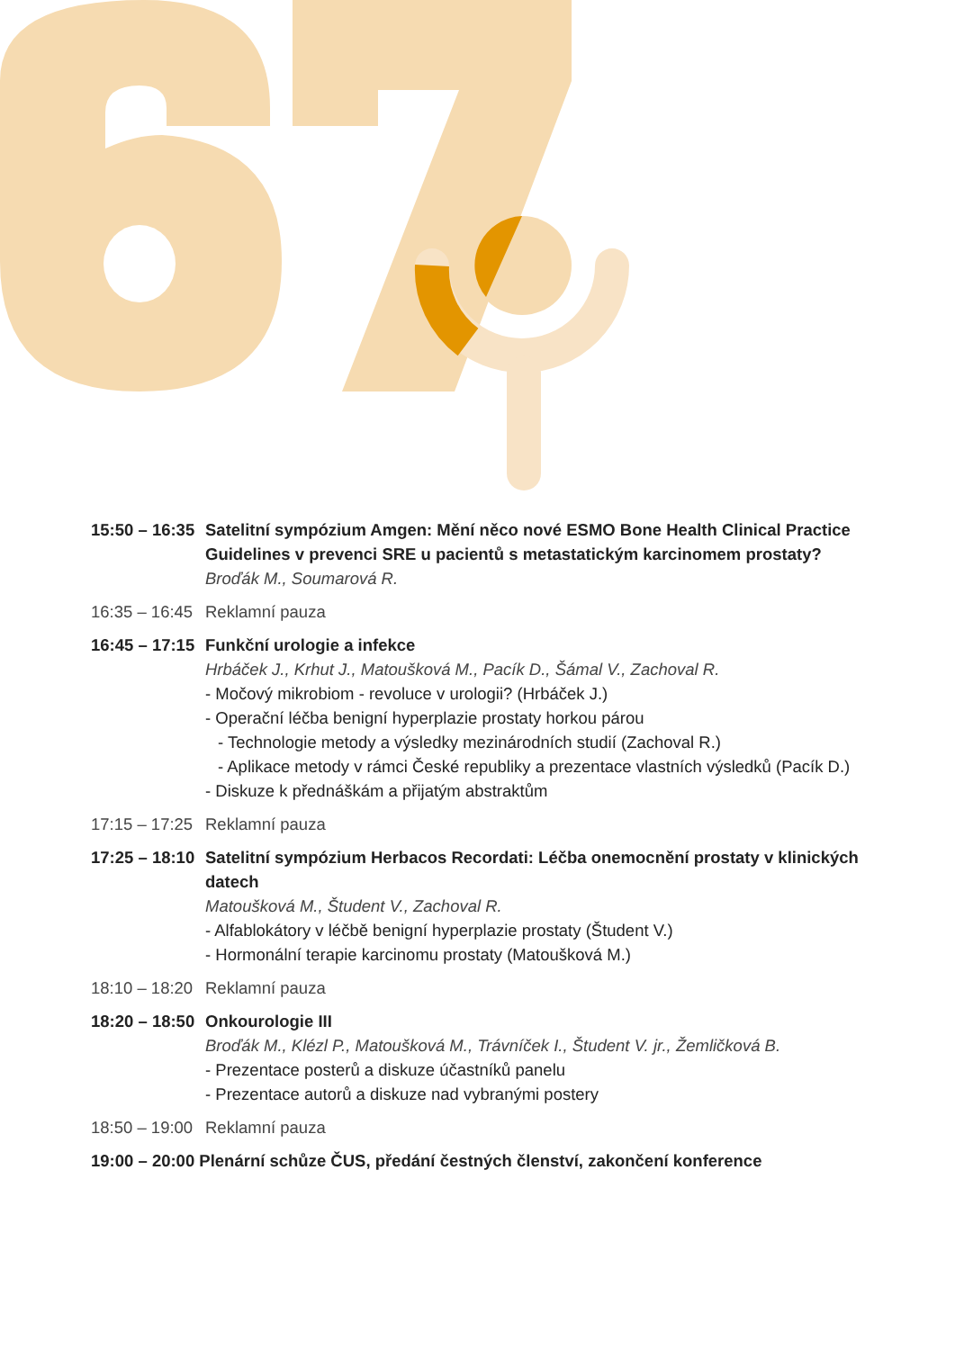15:50 – 16:35
Satelitní sympózium Amgen: Mění něco nové ESMO Bone Health Clinical Practice Guidelines v prevenci SRE u pacientů s metastatickým karcinomem prostaty?
Broďák M., Soumarová R.
16:35 – 16:45
Reklamní pauza
16:45 – 17:15
Funkční urologie a infekce
Hrbáček J., Krhut J., Matoušková M., Pacík D., Šámal V., Zachoval R.
- Močový mikrobiom - revoluce v urologii? (Hrbáček J.)
- Operační léčba benigní hyperplazie prostaty horkou párou
- Technologie metody a výsledky mezinárodních studií (Zachoval R.)
- Aplikace metody v rámci České republiky a prezentace vlastních výsledků (Pacík D.)
- Diskuze k přednáškám a přijatým abstraktům
17:15 – 17:25
Reklamní pauza
17:25 – 18:10
Satelitní sympózium Herbacos Recordati: Léčba onemocnění prostaty v klinických datech
Matoušková M., Študent V., Zachoval R.
- Alfablokátory v léčbě benigní hyperplazie prostaty (Študent V.)
- Hormonální terapie karcinomu prostaty (Matoušková M.)
18:10 – 18:20
Reklamní pauza
18:20 – 18:50
Onkourologie III
Broďák M., Klézl P., Matoušková M., Trávníček I., Študent V. jr., Žemličková B.
- Prezentace posterů a diskuze účastníků panelu
- Prezentace autorů a diskuze nad vybranými postery
18:50 – 19:00
Reklamní pauza
19:00 – 20:00 Plenární schůze ČUS, předání čestných členství, zakončení konference